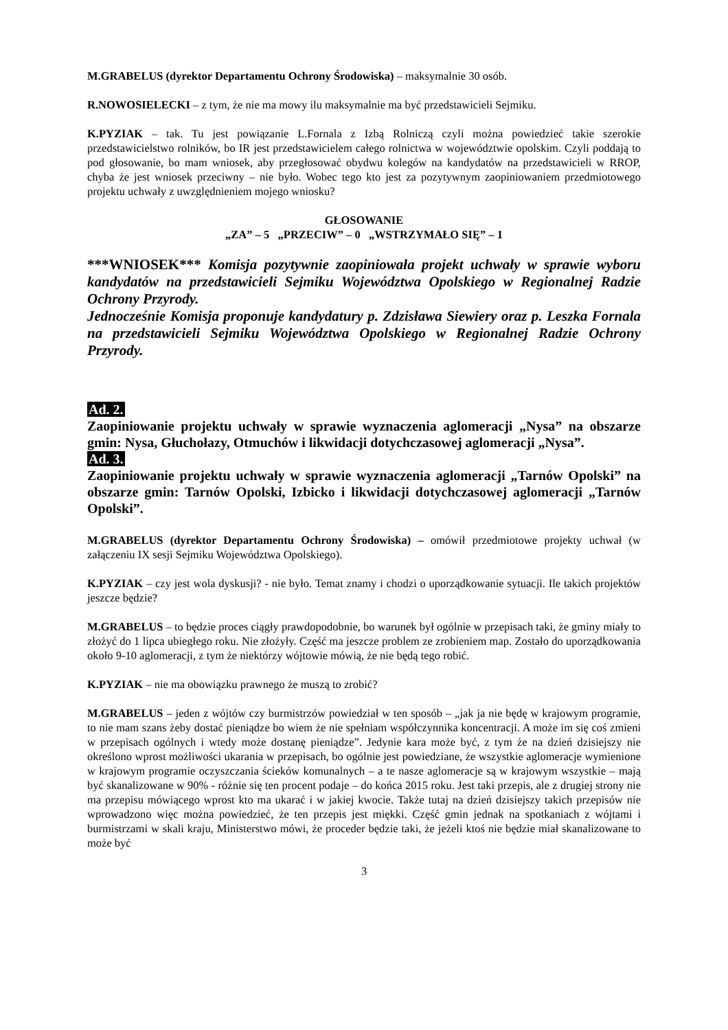M.GRABELUS (dyrektor Departamentu Ochrony Środowiska) – maksymalnie 30 osób.
R.NOWOSIELECKI – z tym, że nie ma mowy ilu maksymalnie ma być przedstawicieli Sejmiku.
K.PYZIAK – tak. Tu jest powiązanie L.Fornala z Izbą Rolniczą czyli można powiedzieć takie szerokie przedstawicielstwo rolników, bo IR jest przedstawicielem całego rolnictwa w województwie opolskim. Czyli poddają to pod głosowanie, bo mam wniosek, aby przegłosować obydwu kolegów na kandydatów na przedstawicieli w RROP, chyba że jest wniosek przeciwny – nie było. Wobec tego kto jest za pozytywnym zaopiniowaniem przedmiotowego projektu uchwały z uwzględnieniem mojego wniosku?
GŁOSOWANIE
„ZA” – 5 „PRZECIW” – 0 „WSTRZYMAŁO SIĘ” – 1
***WNIOSEK*** Komisja pozytywnie zaopiniowała projekt uchwały w sprawie wyboru kandydatów na przedstawicieli Sejmiku Województwa Opolskiego w Regionalnej Radzie Ochrony Przyrody.
Jednocześnie Komisja proponuje kandydatury p. Zdzisława Siewiery oraz p. Leszka Fornala na przedstawicieli Sejmiku Województwa Opolskiego w Regionalnej Radzie Ochrony Przyrody.
Ad. 2.
Zaopiniowanie projektu uchwały w sprawie wyznaczenia aglomeracji „Nysa” na obszarze gmin: Nysa, Głuchołazy, Otmuchów i likwidacji dotychczasowej aglomeracji „Nysa”.
Ad. 3.
Zaopiniowanie projektu uchwały w sprawie wyznaczenia aglomeracji „Tarnów Opolski” na obszarze gmin: Tarnów Opolski, Izbicko i likwidacji dotychczasowej aglomeracji „Tarnów Opolski”.
M.GRABELUS (dyrektor Departamentu Ochrony Środowiska) – omówił przedmiotowe projekty uchwał (w załączeniu IX sesji Sejmiku Województwa Opolskiego).
K.PYZIAK – czy jest wola dyskusji? - nie było. Temat znamy i chodzi o uporządkowanie sytuacji. Ile takich projektów jeszcze będzie?
M.GRABELUS – to będzie proces ciągły prawdopodobnie, bo warunek był ogólnie w przepisach taki, że gminy miały to złożyć do 1 lipca ubiegłego roku. Nie złożyły. Część ma jeszcze problem ze zrobieniem map. Zostało do uporządkowania około 9-10 aglomeracji, z tym że niektórzy wójtowie mówią, że nie będą tego robić.
K.PYZIAK – nie ma obowiązku prawnego że muszą to zrobić?
M.GRABELUS – jeden z wójtów czy burmistrzów powiedział w ten sposób – „jak ja nie będę w krajowym programie, to nie mam szans żeby dostać pieniądze bo wiem że nie spełniam współczynnika koncentracji. A może im się coś zmieni w przepisach ogólnych i wtedy może dostanę pieniądze”. Jedynie kara może być, z tym że na dzień dzisiejszy nie określono wprost możliwości ukarania w przepisach, bo ogólnie jest powiedziane, że wszystkie aglomeracje wymienione w krajowym programie oczyszczania ścieków komunalnych – a te nasze aglomeracje są w krajowym wszystkie – mają być skanalizowane w 90% - różnie się ten procent podaje – do końca 2015 roku. Jest taki przepis, ale z drugiej strony nie ma przepisu mówiącego wprost kto ma ukarać i w jakiej kwocie. Także tutaj na dzień dzisiejszy takich przepisów nie wprowadzono więc można powiedzieć, że ten przepis jest miękki. Część gmin jednak na spotkaniach z wójtami i burmistrzami w skali kraju, Ministerstwo mówi, że proceder będzie taki, że jeżeli ktoś nie będzie miał skanalizowane to może być
3